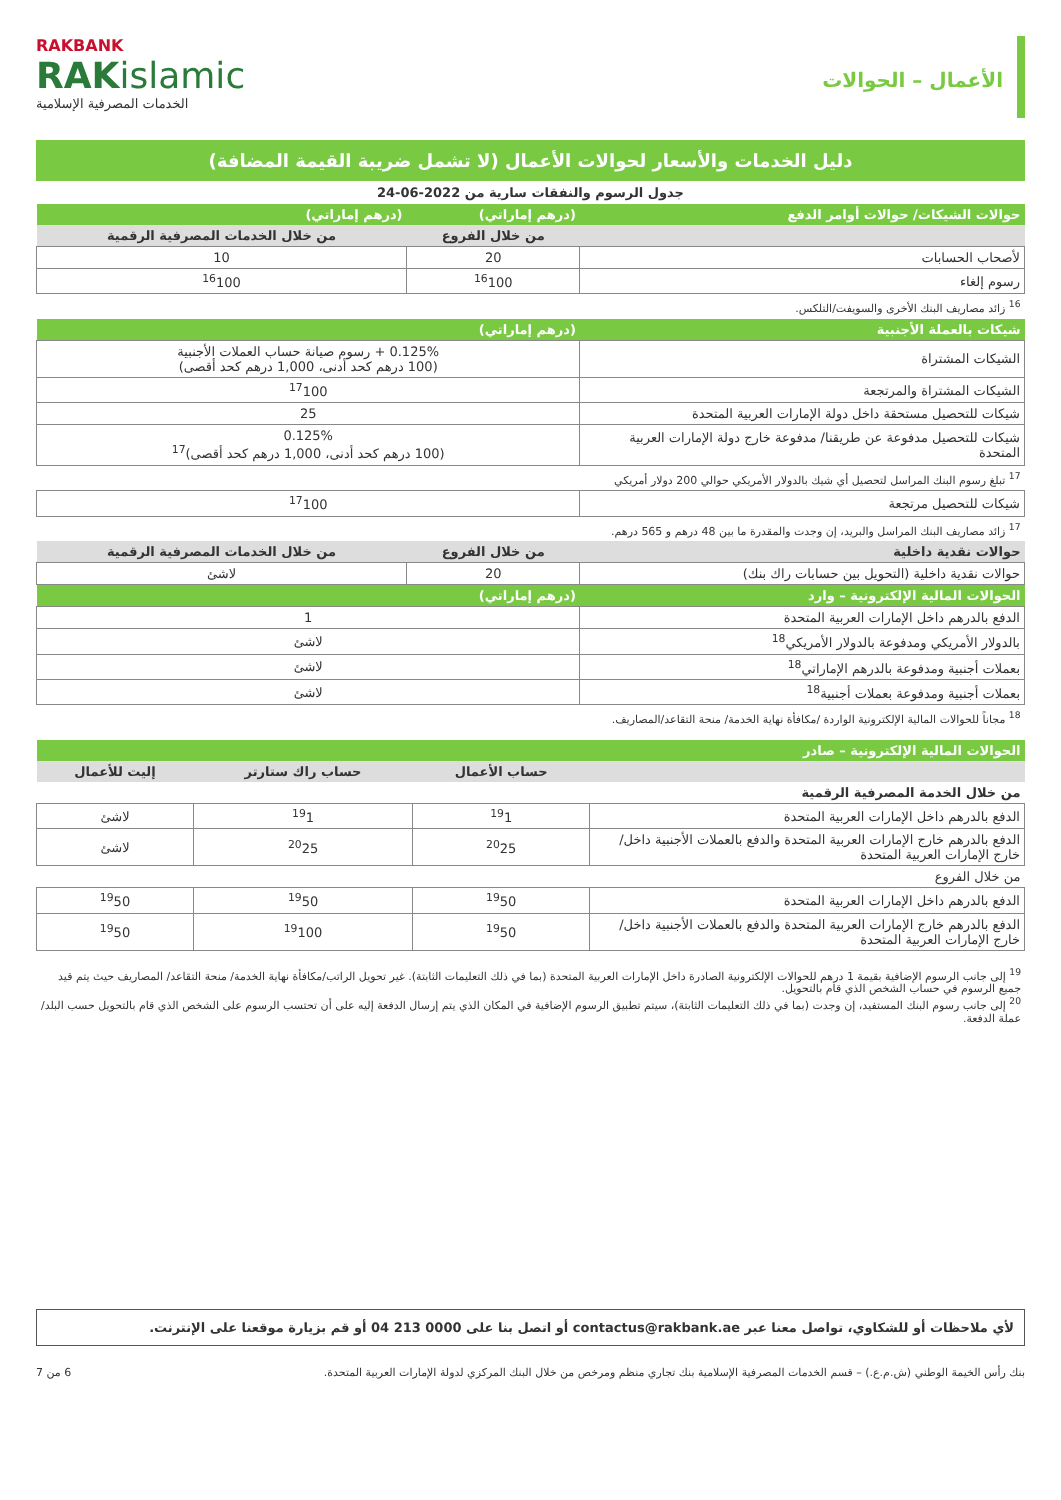الأعمال – الحوالات
RAKBANK
RAKislamic
الخدمات المصرفية الإسلامية
دليل الخدمات والأسعار لحوالات الأعمال (لا تشمل ضريبة القيمة المضافة)
جدول الرسوم والنفقات سارية من 2022-06-24
| حوالات الشيكات/ حوالات أوامر الدفع | (درهم إماراتي) | (درهم إماراتي) |
| --- | --- | --- |
| | من خلال الفروع | من خلال الخدمات المصرفية الرقمية |
| لأصحاب الحسابات | 20 | 10 |
| رسوم إلغاء | <sup>16</sup> 100 | <sup>16</sup> 100 |
| <sup>16</sup> زائد مصاريف البنك الأخرى والسويفت/التلكس. | | |
| شيكات بالعملة الأجنبية | (درهم إماراتي) | |
| الشيكات المشتراة | 0.125% + رسوم صيانة حساب العملات الأجنبية (100 درهم كحد أدنى، 1,000 درهم كحد أقصى) | |
| الشيكات المشتراة والمرتجعة | <sup>17</sup> 100 | |
| شيكات للتحصيل مستحقة داخل دولة الإمارات العربية المتحدة | 25 | |
| شيكات للتحصيل مدفوعة عن طريقنا/ مدفوعة خارج دولة الإمارات العربية المتحدة | 0.125% (100 درهم كحد أدنى، 1,000 درهم كحد أقصى)<sup>17</sup> | |
| <sup>17</sup> تبلغ رسوم البنك المراسل لتحصيل أي شيك بالدولار الأمريكي حوالي 200 دولار أمريكي | | |
| شيكات للتحصيل مرتجعة | <sup>17</sup> 100 | |
| <sup>17</sup> زائد مصاريف البنك المراسل والبريد، إن وجدت والمقدرة ما بين 48 درهم و 565 درهم. | | |
| حوالات نقدية داخلية | من خلال الفروع | من خلال الخدمات المصرفية الرقمية |
| حوالات نقدية داخلية (التحويل بين حسابات راك بنك) | 20 | لاشئ |
| الحوالات المالية الإلكترونية – وارد | (درهم إماراتي) | |
| الدفع بالدرهم داخل الإمارات العربية المتحدة | 1 | |
| بالدولار الأمريكي ومدفوعة بالدولار الأمريكي<sup>18</sup> | لاشئ | |
| بعملات أجنبية ومدفوعة بالدرهم الإماراتي<sup>18</sup> | لاشئ | |
| بعملات أجنبية ومدفوعة بعملات أجنبية<sup>18</sup> | لاشئ | |
| <sup>18</sup> مجاناً للحوالات المالية الإلكترونية الواردة /مكافأة نهاية الخدمة/ منحة التقاعد/المصاريف. | | |
| الحوالات المالية الإلكترونية – صادر | | | |
| --- | --- | --- | --- |
| | حساب الأعمال | حساب راك ستارتر | إليت للأعمال |
| من خلال الخدمة المصرفية الرقمية | | | |
| الدفع بالدرهم داخل الإمارات العربية المتحدة | <sup>19</sup> 1 | <sup>19</sup> 1 | لاشئ |
| الدفع بالدرهم خارج الإمارات العربية المتحدة والدفع بالعملات الأجنبية داخل/خارج الإمارات العربية المتحدة | <sup>20</sup> 25 | <sup>20</sup> 25 | لاشئ |
| من خلال الفروع | | | |
| الدفع بالدرهم داخل الإمارات العربية المتحدة | <sup>19</sup> 50 | <sup>19</sup> 50 | <sup>19</sup> 50 |
| الدفع بالدرهم خارج الإمارات العربية المتحدة والدفع بالعملات الأجنبية داخل/خارج الإمارات العربية المتحدة | <sup>19</sup> 50 | <sup>19</sup> 100 | <sup>19</sup> 50 |
<sup>19</sup> إلى جانب الرسوم الإضافية بقيمة 1 درهم للحوالات الإلكترونية الصادرة داخل الإمارات العربية المتحدة (بما في ذلك التعليمات الثابتة). غير تحويل الراتب/مكافأة نهاية الخدمة/ منحة التقاعد/ المصاريف حيث يتم قيد جميع الرسوم في حساب الشخص الذي قام بالتحويل.
<sup>20</sup> إلى جانب رسوم البنك المستفيد، إن وجدت (بما في ذلك التعليمات الثابتة)، سيتم تطبيق الرسوم الإضافية في المكان الذي يتم إرسال الدفعة إليه على أن تحتسب الرسوم على الشخص الذي قام بالتحويل حسب البلد/عملة الدفعة.
لأي ملاحظات أو للشكاوي، تواصل معنا عبر contactus@rakbank.ae أو اتصل بنا على 0000 213 04 أو قم بزيارة موقعنا على الإنترنت.
بنك رأس الخيمة الوطني (ش.م.ع.) – قسم الخدمات المصرفية الإسلامية بنك تجاري منظم ومرخص من خلال البنك المركزي لدولة الإمارات العربية المتحدة. 6 من 7